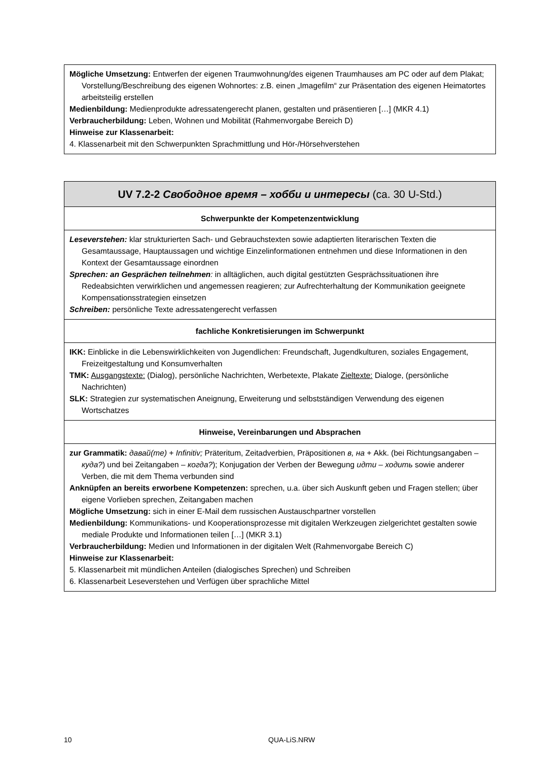| Mögliche Umsetzung: Entwerfen der eigenen Traumwohnung/des eigenen Traumhauses am PC oder auf dem Plakat; Vorstellung/Beschreibung des eigenen Wohnortes: z.B. einen „Imagefilm“ zur Präsentation des eigenen Heimatortes arbeitsteilig erstellen Medienbildung: Medienprodukte adressatengerecht planen, gestalten und präsentieren […] (MKR 4.1) Verbraucherbildung: Leben, Wohnen und Mobilität (Rahmenvorgabe Bereich D) Hinweise zur Klassenarbeit: 4. Klassenarbeit mit den Schwerpunkten Sprachmittlung und Hör-/Hörsehverstehen |
| UV 7.2-2 Свободное время – хобби и интересы (ca. 30 U-Std.) |
| Schwerpunkte der Kompetenzentwicklung |
| Leseverstehen: klar strukturierten Sach- und Gebrauchstexten sowie adaptierten literarischen Texten die Gesamtaussage, Hauptaussagen und wichtige Einzelinformationen entnehmen und diese Informationen in den Kontext der Gesamtaussage einordnen Sprechen: an Gesprächen teilnehmen : in alltäglichen, auch digital gestützten Gesprächssituationen ihre Redeabsichten verwirklichen und angemessen reagieren; zur Aufrechterhaltung der Kommunikation geeignete Kompensationsstrategien einsetzen Schreiben: persönliche Texte adressatengerecht verfassen |
| fachliche Konkretisierungen im Schwerpunkt |
| IKK: Einblicke in die Lebenswirklichkeiten von Jugendlichen: Freundschaft, Jugendkulturen, soziales Engagement, Freizeitgestaltung und Konsumverhalten TMK: Ausgangstexte: (Dialog), persönliche Nachrichten, Werbetexte, Plakate Zieltexte: Dialoge, (persönliche Nachrichten) SLK: Strategien zur systematischen Aneignung, Erweiterung und selbstständigen Verwendung des eigenen Wortschatzes |
| Hinweise, Vereinbarungen und Absprachen |
| zur Grammatik: давай(те) + Infinitiv; Präteritum, Zeitadverbien, Präpositionen в, на + Akk. (bei Richtungsangaben – куда? ) und bei Zeitangaben – когда? ); Konjugation der Verben der Bewegung идти – ходить sowie anderer Verben, die mit dem Thema verbunden sind Anknüpfen an bereits erworbene Kompetenzen: sprechen, u.a. über sich Auskunft geben und Fragen stellen; über eigene Vorlieben sprechen, Zeitangaben machen Mögliche Umsetzung: sich in einer E-Mail dem russischen Austauschpartner vorstellen Medienbildung: Kommunikations- und Kooperationsprozesse mit digitalen Werkzeugen zielgerichtet gestalten sowie mediale Produkte und Informationen teilen […] (MKR 3.1) Verbraucherbildung: Medien und Informationen in der digitalen Welt (Rahmenvorgabe Bereich C) Hinweise zur Klassenarbeit: 5. Klassenarbeit mit mündlichen Anteilen (dialogisches Sprechen) und Schreiben 6. Klassenarbeit Leseverstehen und Verfügen über sprachliche Mittel |
10 QUA-LiS.NRW